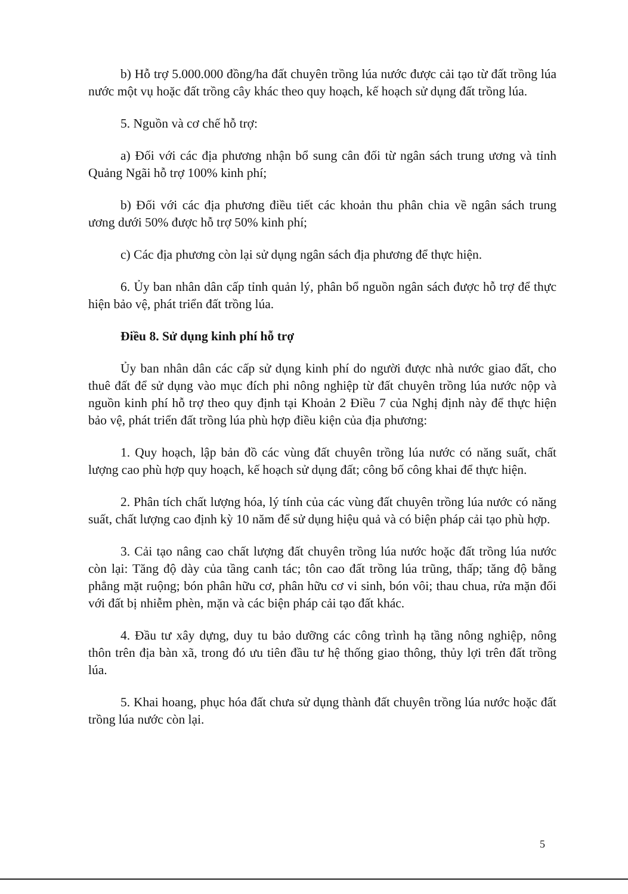b) Hỗ trợ 5.000.000 đồng/ha đất chuyên trồng lúa nước được cải tạo từ đất trồng lúa nước một vụ hoặc đất trồng cây khác theo quy hoạch, kế hoạch sử dụng đất trồng lúa.
5. Nguồn và cơ chế hỗ trợ:
a) Đối với các địa phương nhận bổ sung cân đối từ ngân sách trung ương và tỉnh Quảng Ngãi hỗ trợ 100% kinh phí;
b) Đối với các địa phương điều tiết các khoản thu phân chia về ngân sách trung ương dưới 50% được hỗ trợ 50% kinh phí;
c) Các địa phương còn lại sử dụng ngân sách địa phương để thực hiện.
6. Ủy ban nhân dân cấp tỉnh quản lý, phân bổ nguồn ngân sách được hỗ trợ để thực hiện bảo vệ, phát triển đất trồng lúa.
Điều 8. Sử dụng kinh phí hỗ trợ
Ủy ban nhân dân các cấp sử dụng kinh phí do người được nhà nước giao đất, cho thuê đất để sử dụng vào mục đích phi nông nghiệp từ đất chuyên trồng lúa nước nộp và nguồn kinh phí hỗ trợ theo quy định tại Khoản 2 Điều 7 của Nghị định này để thực hiện bảo vệ, phát triển đất trồng lúa phù hợp điều kiện của địa phương:
1. Quy hoạch, lập bản đồ các vùng đất chuyên trồng lúa nước có năng suất, chất lượng cao phù hợp quy hoạch, kế hoạch sử dụng đất; công bố công khai để thực hiện.
2. Phân tích chất lượng hóa, lý tính của các vùng đất chuyên trồng lúa nước có năng suất, chất lượng cao định kỳ 10 năm để sử dụng hiệu quả và có biện pháp cải tạo phù hợp.
3. Cải tạo nâng cao chất lượng đất chuyên trồng lúa nước hoặc đất trồng lúa nước còn lại: Tăng độ dày của tầng canh tác; tôn cao đất trồng lúa trũng, thấp; tăng độ bằng phẳng mặt ruộng; bón phân hữu cơ, phân hữu cơ vi sinh, bón vôi; thau chua, rửa mặn đối với đất bị nhiễm phèn, mặn và các biện pháp cải tạo đất khác.
4. Đầu tư xây dựng, duy tu bảo dưỡng các công trình hạ tầng nông nghiệp, nông thôn trên địa bàn xã, trong đó ưu tiên đầu tư hệ thống giao thông, thủy lợi trên đất trồng lúa.
5. Khai hoang, phục hóa đất chưa sử dụng thành đất chuyên trồng lúa nước hoặc đất trồng lúa nước còn lại.
5